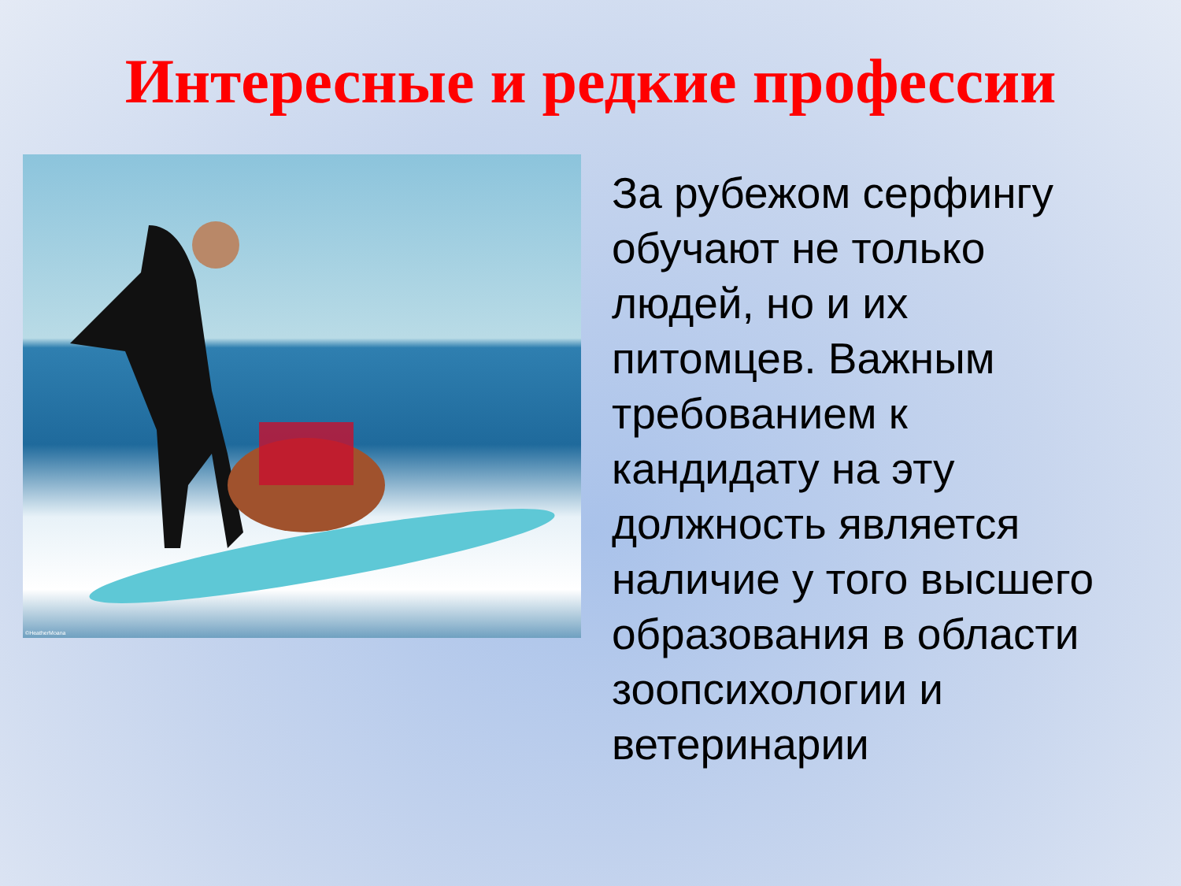Интересные и редкие профессии
©HeatherMoana
За рубежом серфингу обучают не только людей, но и их питомцев. Важным требованием к кандидату на эту должность является наличие у того высшего образования в области зоопсихологии и ветеринарии